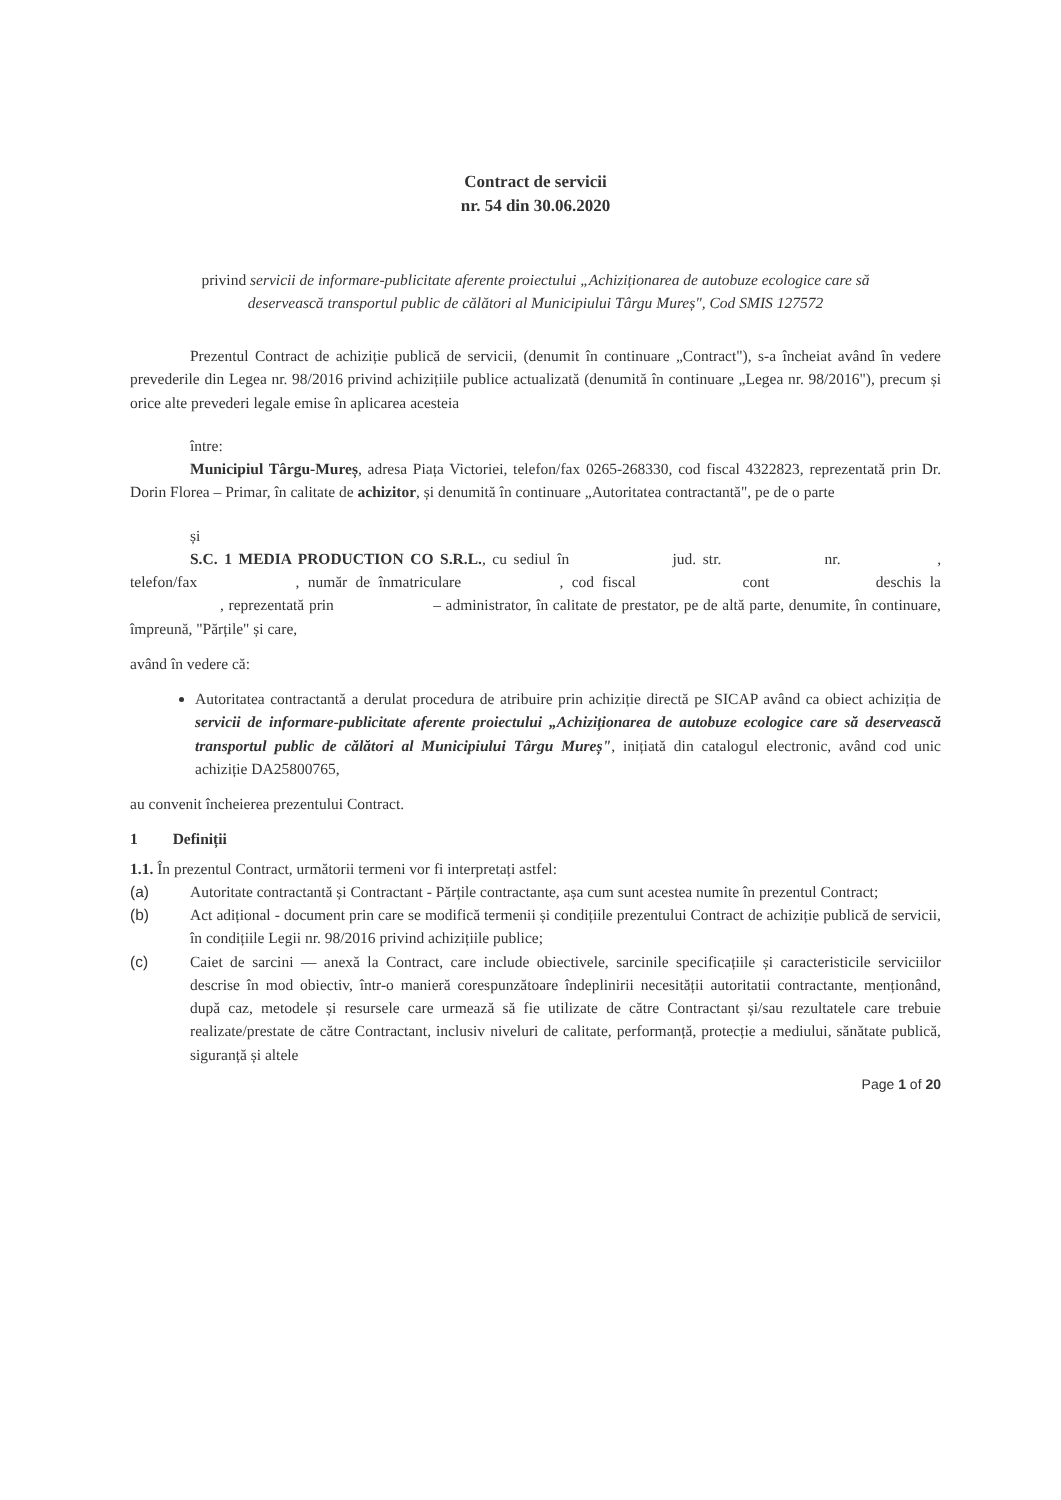Contract de servicii
nr. 54 din 30.06.2020
privind servicii de informare-publicitate aferente proiectului „Achiziționarea de autobuze ecologice care să deservească transportul public de călători al Municipiului Târgu Mureș", Cod SMIS 127572
Prezentul Contract de achiziție publică de servicii, (denumit în continuare „Contract"), s-a încheiat având în vedere prevederile din Legea nr. 98/2016 privind achizițiile publice actualizată (denumită în continuare „Legea nr. 98/2016"), precum și orice alte prevederi legale emise în aplicarea acesteia
între:
Municipiul Târgu-Mureș, adresa Piața Victoriei, telefon/fax 0265-268330, cod fiscal 4322823, reprezentată prin Dr. Dorin Florea – Primar, în calitate de achizitor, și denumită în continuare „Autoritatea contractantă", pe de o parte
și
S.C. 1 MEDIA PRODUCTION CO S.R.L., cu sediul în jud. str. nr. , telefon/fax , număr de înmatriculare , cod fiscal cont deschis la , reprezentată prin – administrator, în calitate de prestator, pe de altă parte, denumite, în continuare, împreună, "Părțile" și care,
având în vedere că:
Autoritatea contractantă a derulat procedura de atribuire prin achiziție directă pe SICAP având ca obiect achiziția de servicii de informare-publicitate aferente proiectului „Achiziționarea de autobuze ecologice care să deservească transportul public de călători al Municipiului Târgu Mureș", inițiată din catalogul electronic, având cod unic achiziție DA25800765,
au convenit încheierea prezentului Contract.
1 Definiții
1.1. În prezentul Contract, următorii termeni vor fi interpretați astfel:
(a) Autoritate contractantă și Contractant - Părțile contractante, așa cum sunt acestea numite în prezentul Contract;
(b) Act adițional - document prin care se modifică termenii și condițiile prezentului Contract de achiziție publică de servicii, în condițiile Legii nr. 98/2016 privind achizițiile publice;
(c) Caiet de sarcini — anexă la Contract, care include obiectivele, sarcinile specificațiile și caracteristicile serviciilor descrise în mod obiectiv, într-o manieră corespunzătoare îndeplinirii necesității autoritatii contractante, menționând, după caz, metodele și resursele care urmează să fie utilizate de către Contractant și/sau rezultatele care trebuie realizate/prestate de către Contractant, inclusiv niveluri de calitate, performanță, protecție a mediului, sănătate publică, siguranță și altele
Page 1 of 20